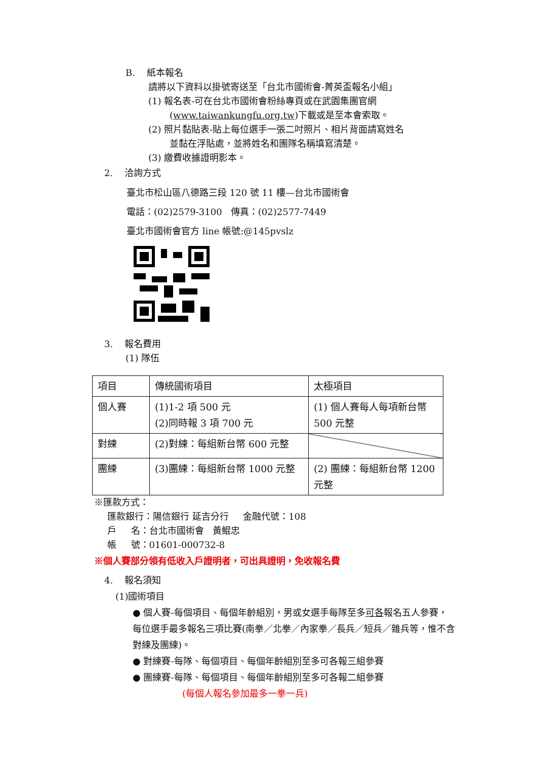B. 紙本報名
請將以下資料以掛號寄送至「台北市國術會-菁英盃報名小組」
(1) 報名表-可在台北市國術會粉絲專頁或在武園集團官網
(www.taiwankungfu.org.tw)下載或是至本會索取。
(2) 照片黏貼表-貼上每位選手一張二吋照片、相片背面請寫姓名
並黏在浮貼處，並將姓名和團隊名稱填寫清楚。
(3) 繳費收據證明影本。
2. 洽詢方式
臺北市松山區八德路三段 120 號 11 樓—台北市國術會
電話：(02)2579-3100 傳真：(02)2577-7449
臺北市國術會官方 line 帳號:@145pvslz
3. 報名費用
(1) 隊伍
| 項目 | 傳統國術項目 | 太極項目 |
| 個人賽 | (1)1-2 項 500 元 (2)同時報 3 項 700 元 | (1) 個人賽每人每項新台幣 500 元整 |
| 對練 | (2)對練：每組新台幣 600 元整 | |
| 團練 | (3)團練：每組新台幣 1000 元整 | (2) 團練：每組新台幣 1200 元整 |
※匯款方式：
匯款銀行：陽信銀行 延吉分行 金融代號：108
戶 名：台北市國術會 黃鯤忠
帳 號：01601-000732-8
※個人賽部分領有低收入戶證明者，可出具證明，免收報名費
4. 報名須知
(1)國術項目
● 個人賽-每個項目、每個年齡組別，男或女選手每隊至多可各報名五人參賽，每位選手最多報名三項比賽(南拳／北拳／內家拳／長兵／短兵／雜兵等，惟不含對練及團練)。
● 對練賽-每隊、每個項目、每個年齡組別至多可各報三組參賽
● 團練賽-每隊、每個項目、每個年齡組別至多可各報二組參賽
(每個人報名參加最多一拳一兵)